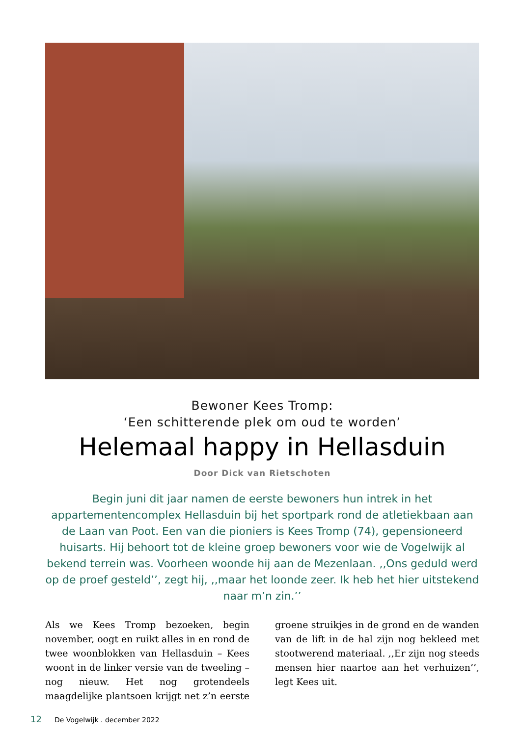Bewoner Kees Tromp:
‘Een schitterende plek om oud te worden’
Helemaal happy in Hellasduin
Door Dick van Rietschoten
Begin juni dit jaar namen de eerste bewoners hun intrek in het appartementencomplex Hellasduin bij het sportpark rond de atletiekbaan aan de Laan van Poot. Een van die pioniers is Kees Tromp (74), gepensioneerd huisarts. Hij behoort tot de kleine groep bewoners voor wie de Vogelwijk al bekend terrein was. Voorheen woonde hij aan de Mezenlaan. ,,Ons geduld werd op de proef gesteld’’, zegt hij, ,,maar het loonde zeer. Ik heb het hier uitstekend naar m’n zin.’’
Als we Kees Tromp bezoeken, begin november, oogt en ruikt alles in en rond de twee woonblokken van Hellasduin – Kees woont in de linker versie van de tweeling – nog nieuw. Het nog grotendeels maagdelijke plantsoen krijgt net z’n eerste groene struikjes in de grond en de wanden van de lift in de hal zijn nog bekleed met stootwerend materiaal. ,,Er zijn nog steeds mensen hier naartoe aan het verhuizen’’, legt Kees uit.
12 De Vogelwijk . december 2022